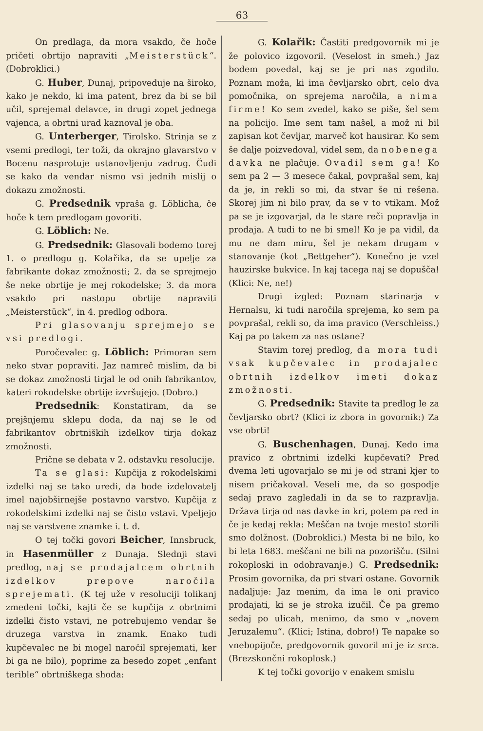63
On predlaga, da mora vsakdo, če hoče pričeti obrtijo napraviti „Meisterstück“. (Dobroklici.)
G. Huber, Dunaj, pripoveduje na široko, kako je nekdo, ki ima patent, brez da bi se bil učil, sprejemal delavce, in drugi zopet jednega vajenca, a obrtni urad kaznoval je oba.
G. Unterberger, Tirolsko. Strinja se z vsemi predlogi, ter toži, da okrajno glavarstvo v Bocenu nasprotuje ustanovljenju zadrug. Čudi se kako da vendar nismo vsi jednih mislij o dokazu zmožnosti.
G. Predsednik vpraša g. Löblicha, če hoče k tem predlogam govoriti.
G. Löblich: Ne.
G. Predsednik: Glasovali bodemo torej 1. o predlogu g. Kolařika, da se upelje za fabrikante dokaz zmožnosti; 2. da se sprejmejo še neke obrtije je mej rokodelske; 3. da mora vsakdo pri nastopu obrtije napraviti „Meisterstück“, in 4. predlog odbora.
Pri glasovanju sprejmejo se vsi predlogi.
Poročevalec g. Löblich: Primoran sem neko stvar popraviti. Jaz namreč mislim, da bi se dokaz zmožnosti tirjal le od onih fabrikantov, kateri rokodelske obrtije izvršujejo. (Dobro.)
Predsednik: Konstatiram, da se prejšnjemu sklepu doda, da naj se le od fabrikantov obrtniških izdelkov tirja dokaz zmožnosti.
Prične se debata v 2. odstavku resolucije.
Ta se glasi: Kupčija z rokodelskimi izdelki naj se tako uredi, da bode izdelovatelj imel najobširnejše postavno varstvo. Kupčija z rokodelskimi izdelki naj se čisto vstavi. Vpeljejo naj se varstvene znamke i. t. d.
O tej točki govori Beicher, Innsbruck, in Hasenmüller z Dunaja. Slednji stavi predlog, naj se prodajalcem obrtnih izdelkov prepove naročila sprejemati. (K tej uže v resoluciji tolikanj zmedeni točki, kajti če se kupčija z obrtnimi izdelki čisto vstavi, ne potrebujemo vendar še druzega varstva in znamk. Enako tudi kupčevalec ne bi mogel naročil sprejemati, ker bi ga ne bilo), poprime za besedo zopet „enfant terible“ obrtniškega shoda:
G. Kolařik: Častiti predgovornik mi je že polovico izgovoril. (Veselost in smeh.) Jaz bodem povedal, kaj se je pri nas zgodilo. Poznam moža, ki ima čevljarsko obrt, celo dva pomočnika, on sprejema naročila, a nima firme! Ko sem zvedel, kako se piše, šel sem na policijo. Ime sem tam našel, a mož ni bil zapisan kot čevljar, marveč kot hausirar. Ko sem še dalje poizvedoval, videl sem, da nobenega davka ne plačuje. Ovadil sem ga! Ko sem pa 2 — 3 mesece čakal, povprašal sem, kaj da je, in rekli so mi, da stvar še ni rešena. Skorej jim ni bilo prav, da se v to vtikam. Mož pa se je izgovarjal, da le stare reči popravlja in prodaja. A tudi to ne bi smel! Ko je pa vidil, da mu ne dam miru, šel je nekam drugam v stanovanje (kot „Bettgeher“). Konečno je vzel hauzirske bukvice. In kaj tacega naj se dopušča! (Klici: Ne, ne!)
Drugi izgled: Poznam starinarja v Hernalsu, ki tudi naročila sprejema, ko sem pa povprašal, rekli so, da ima pravico (Verschleiss.) Kaj pa po takem za nas ostane?
Stavim torej predlog, da mora tudi vsak kupčevalec in prodajalec obrtnih izdelkov imeti dokaz zmožnosti.
G. Predsednik: Stavite ta predlog le za čevljarsko obrt? (Klici iz zbora in govornik:) Za vse obrti!
G. Buschenhagen, Dunaj. Kedo ima pravico z obrtnimi izdelki kupčevati? Pred dvema leti ugovarjalo se mi je od strani kjer to nisem pričakoval. Veseli me, da so gospodje sedaj pravo zagledali in da se to razpravlja. Država tirja od nas davke in kri, potem pa red in če je kedaj rekla: Meščan na tvoje mesto! storili smo dolžnost. (Dobroklici.) Mesta bi ne bilo, ko bi leta 1683. meščani ne bili na pozorišču. (Silni rokoploski in odobravanje.) G. Predsednik: Prosim govornika, da pri stvari ostane. Govornik nadaljuje: Jaz menim, da ima le oni pravico prodajati, ki se je stroka izučil. Če pa gremo sedaj po ulicah, menimo, da smo v „novem Jeruzalemu“. (Klici; Istina, dobro!) Te napake so vnebopijoče, predgovornik govoril mi je iz srca. (Brezskončni rokoplosk.)
K tej točki govorijo v enakem smislu